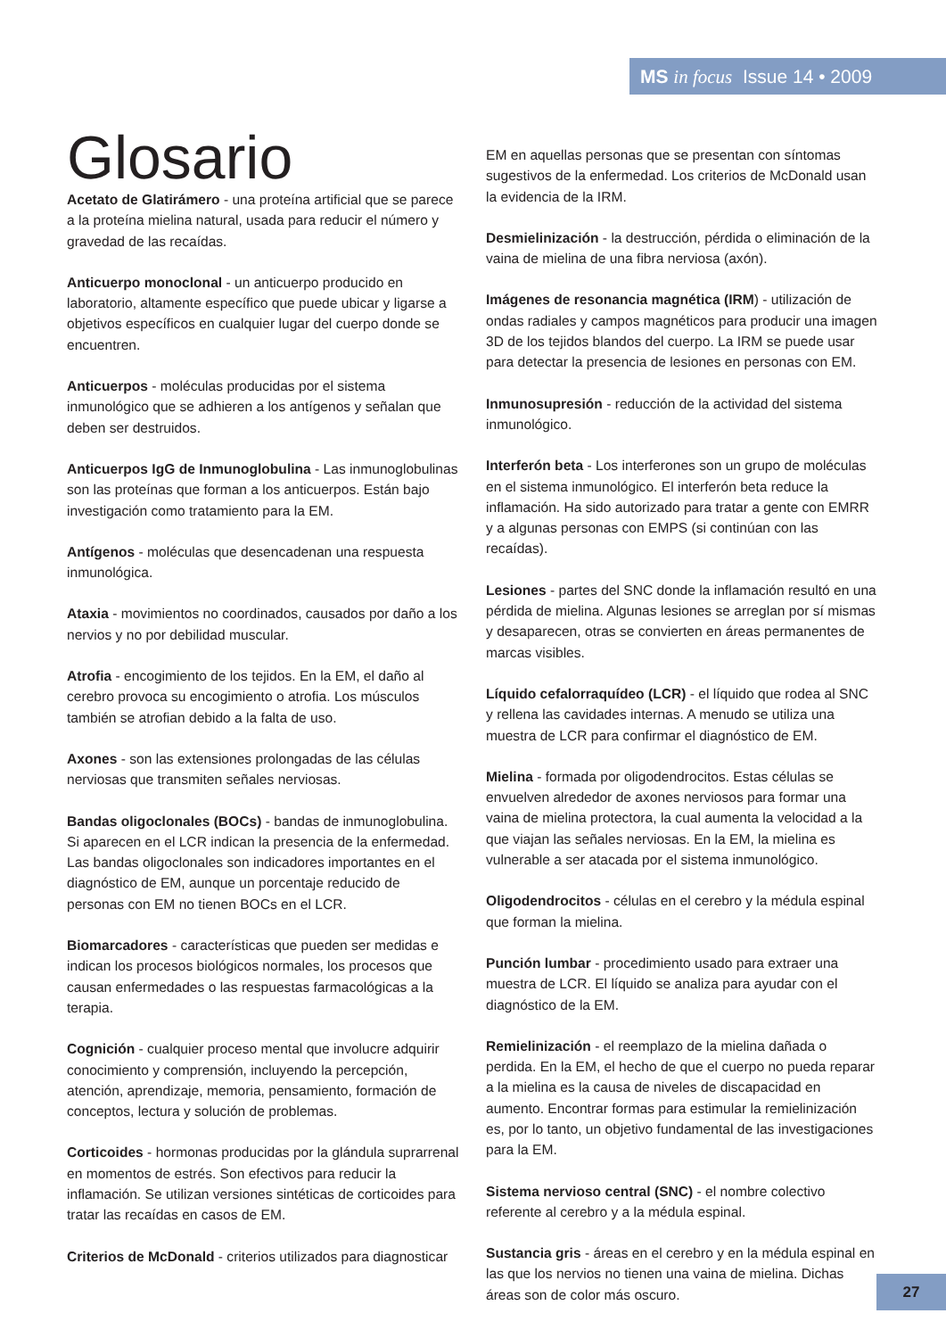MS in focus Issue 14 • 2009
Glosario
Acetato de Glatirámero - una proteína artificial que se parece a la proteína mielina natural, usada para reducir el número y gravedad de las recaídas.
Anticuerpo monoclonal - un anticuerpo producido en laboratorio, altamente específico que puede ubicar y ligarse a objetivos específicos en cualquier lugar del cuerpo donde se encuentren.
Anticuerpos - moléculas producidas por el sistema inmunológico que se adhieren a los antígenos y señalan que deben ser destruidos.
Anticuerpos IgG de Inmunoglobulina - Las inmunoglobulinas son las proteínas que forman a los anticuerpos. Están bajo investigación como tratamiento para la EM.
Antígenos - moléculas que desencadenan una respuesta inmunológica.
Ataxia - movimientos no coordinados, causados por daño a los nervios y no por debilidad muscular.
Atrofia - encogimiento de los tejidos. En la EM, el daño al cerebro provoca su encogimiento o atrofia. Los músculos también se atrofian debido a la falta de uso.
Axones - son las extensiones prolongadas de las células nerviosas que transmiten señales nerviosas.
Bandas oligoclonales (BOCs) - bandas de inmunoglobulina. Si aparecen en el LCR indican la presencia de la enfermedad. Las bandas oligoclonales son indicadores importantes en el diagnóstico de EM, aunque un porcentaje reducido de personas con EM no tienen BOCs en el LCR.
Biomarcadores - características que pueden ser medidas e indican los procesos biológicos normales, los procesos que causan enfermedades o las respuestas farmacológicas a la terapia.
Cognición - cualquier proceso mental que involucre adquirir conocimiento y comprensión, incluyendo la percepción, atención, aprendizaje, memoria, pensamiento, formación de conceptos, lectura y solución de problemas.
Corticoides - hormonas producidas por la glándula suprarrenal en momentos de estrés. Son efectivos para reducir la inflamación. Se utilizan versiones sintéticas de corticoides para tratar las recaídas en casos de EM.
Criterios de McDonald - criterios utilizados para diagnosticar
EM en aquellas personas que se presentan con síntomas sugestivos de la enfermedad. Los criterios de McDonald usan la evidencia de la IRM.
Desmielinización - la destrucción, pérdida o eliminación de la vaina de mielina de una fibra nerviosa (axón).
Imágenes de resonancia magnética (IRM) - utilización de ondas radiales y campos magnéticos para producir una imagen 3D de los tejidos blandos del cuerpo. La IRM se puede usar para detectar la presencia de lesiones en personas con EM.
Inmunosupresión - reducción de la actividad del sistema inmunológico.
Interferón beta - Los interferones son un grupo de moléculas en el sistema inmunológico. El interferón beta reduce la inflamación. Ha sido autorizado para tratar a gente con EMRR y a algunas personas con EMPS (si continúan con las recaídas).
Lesiones - partes del SNC donde la inflamación resultó en una pérdida de mielina. Algunas lesiones se arreglan por sí mismas y desaparecen, otras se convierten en áreas permanentes de marcas visibles.
Líquido cefalorraquídeo (LCR) - el líquido que rodea al SNC y rellena las cavidades internas. A menudo se utiliza una muestra de LCR para confirmar el diagnóstico de EM.
Mielina - formada por oligodendrocitos. Estas células se envuelven alrededor de axones nerviosos para formar una vaina de mielina protectora, la cual aumenta la velocidad a la que viajan las señales nerviosas. En la EM, la mielina es vulnerable a ser atacada por el sistema inmunológico.
Oligodendrocitos - células en el cerebro y la médula espinal que forman la mielina.
Punción lumbar - procedimiento usado para extraer una muestra de LCR. El líquido se analiza para ayudar con el diagnóstico de la EM.
Remielinización - el reemplazo de la mielina dañada o perdida. En la EM, el hecho de que el cuerpo no pueda reparar a la mielina es la causa de niveles de discapacidad en aumento. Encontrar formas para estimular la remielinización es, por lo tanto, un objetivo fundamental de las investigaciones para la EM.
Sistema nervioso central (SNC) - el nombre colectivo referente al cerebro y a la médula espinal.
Sustancia gris - áreas en el cerebro y en la médula espinal en las que los nervios no tienen una vaina de mielina. Dichas áreas son de color más oscuro.
27